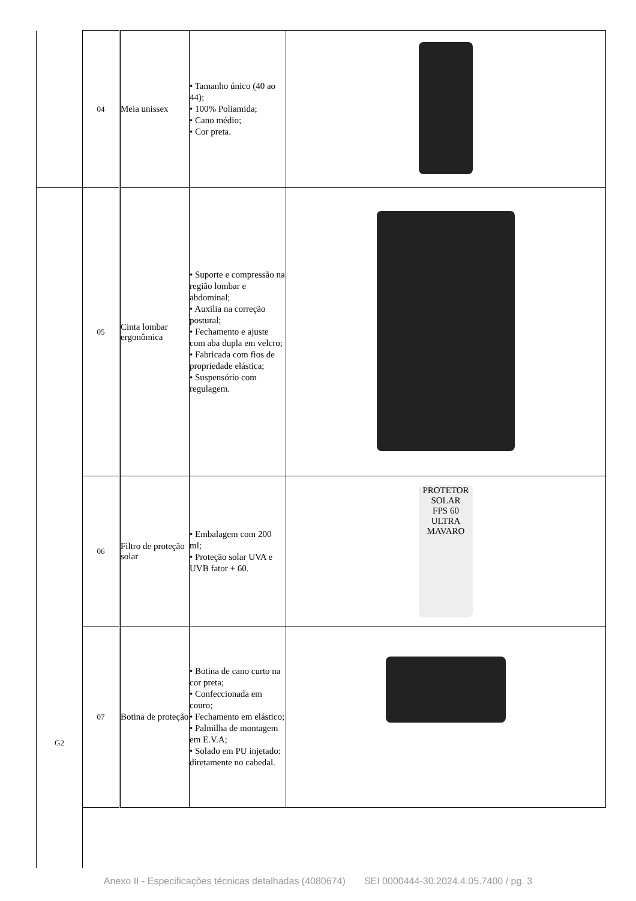| | 04 | Meia unissex | • Tamanho único (40 ao 44); • 100% Poliamida; • Cano médio; • Cor preta. | |
| G2 | 05 | Cinta lombar ergonômica | • Suporte e compressão na região lombar e abdominal; • Auxilia na correção postural; • Fechamento e ajuste com aba dupla em velcro; • Fabricada com fios de propriedade elástica; • Suspensório com regulagem. | |
| | 06 | Filtro de proteção solar | • Embalagem com 200 ml; • Proteção solar UVA e UVB fator + 60. | PROTETOR SOLAR FPS 60 ULTRA MAVARO |
| | 07 | Botina de proteção | • Botina de cano curto na cor preta; • Confeccionada em couro; • Fechamento em elástico; • Palmilha de montagem em E.V.A; • Solado em PU injetado: diretamente no cabedal. | |
Anexo II - Especificações técnicas detalhadas (4080674) SEI 0000444-30.2024.4.05.7400 / pg. 3